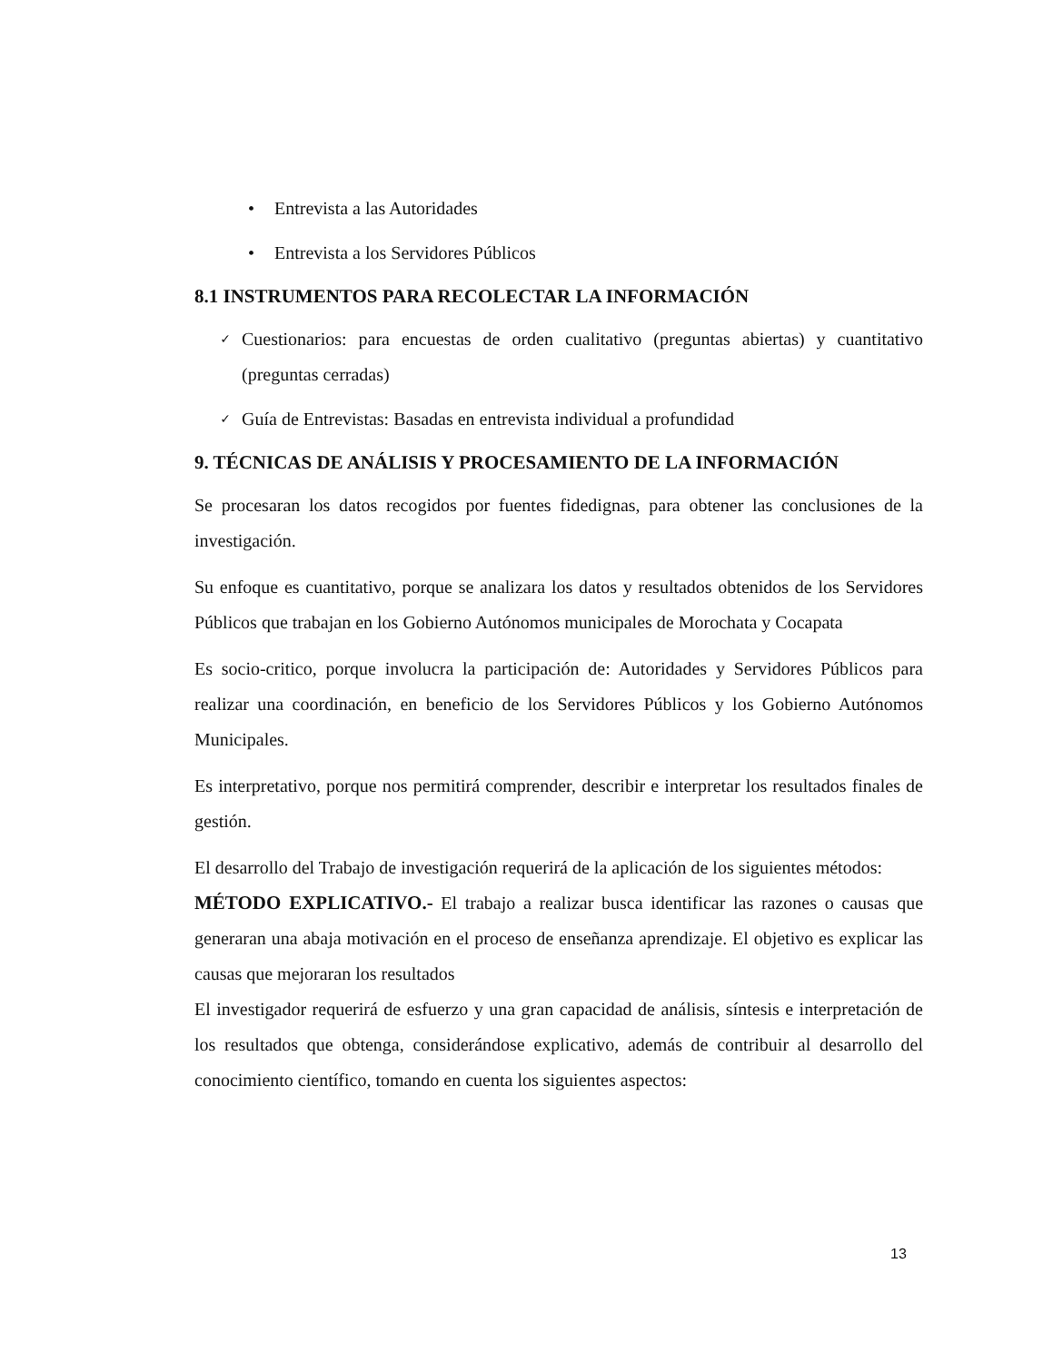• Entrevista a las Autoridades
• Entrevista a los Servidores Públicos
8.1 INSTRUMENTOS PARA RECOLECTAR LA INFORMACIÓN
✓ Cuestionarios: para encuestas de orden cualitativo (preguntas abiertas) y cuantitativo (preguntas cerradas)
✓ Guía de Entrevistas: Basadas en entrevista individual a profundidad
9. TÉCNICAS DE ANÁLISIS Y PROCESAMIENTO DE LA INFORMACIÓN
Se procesaran los datos recogidos por fuentes fidedignas, para obtener las conclusiones de la investigación.
Su enfoque es cuantitativo, porque se analizara los datos y resultados obtenidos de los Servidores Públicos que trabajan en los Gobierno Autónomos municipales de Morochata y Cocapata
Es socio-critico, porque involucra la participación de: Autoridades y Servidores Públicos para realizar una coordinación, en beneficio de los Servidores Públicos y los Gobierno Autónomos Municipales.
Es interpretativo, porque nos permitirá comprender, describir e interpretar los resultados finales de gestión.
El desarrollo del Trabajo de investigación requerirá de la aplicación de los siguientes métodos:
MÉTODO EXPLICATIVO.- El trabajo a realizar busca identificar las razones o causas que generaran una abaja motivación en el proceso de enseñanza aprendizaje. El objetivo es explicar las causas que mejoraran los resultados
El investigador requerirá de esfuerzo y una gran capacidad de análisis, síntesis e interpretación de los resultados que obtenga, considerándose explicativo, además de contribuir al desarrollo del conocimiento científico, tomando en cuenta los siguientes aspectos:
13